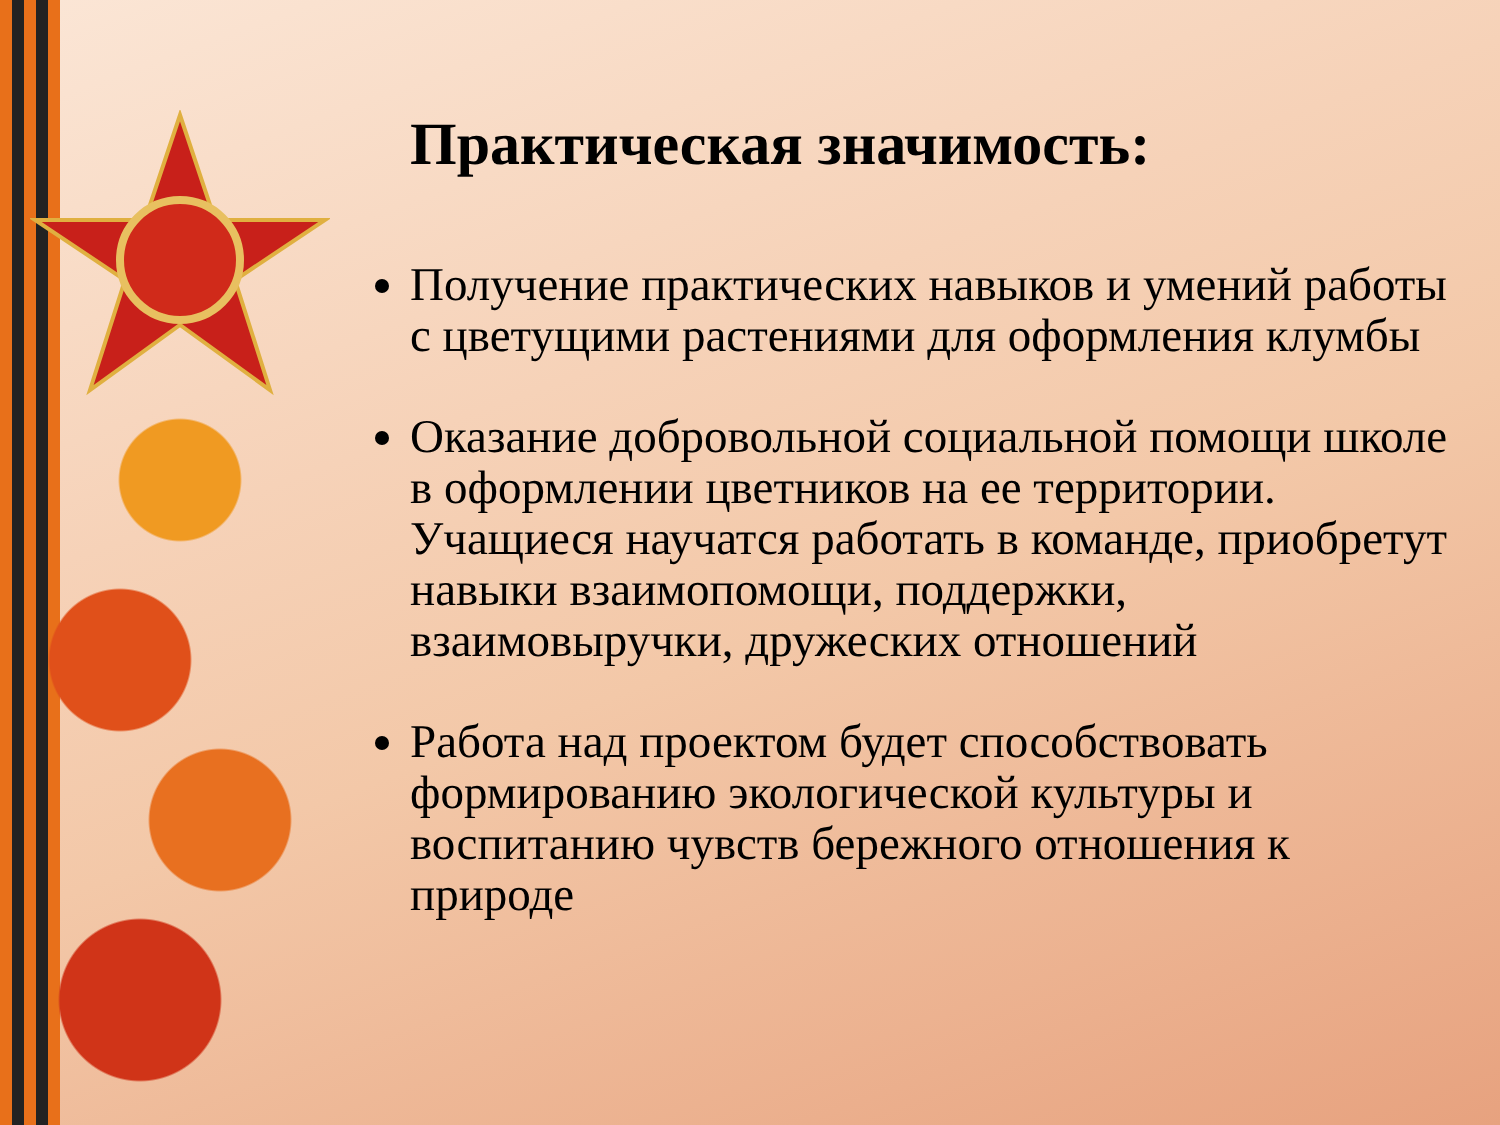Практическая значимость:
Получение практических навыков и умений работы с цветущими растениями для оформления клумбы
Оказание добровольной социальной помощи школе в оформлении цветников на ее территории. Учащиеся научатся работать в команде, приобретут навыки взаимопомощи, поддержки, взаимовыручки, дружеских отношений
Работа над проектом будет способствовать формированию экологической культуры и воспитанию чувств бережного отношения к природе